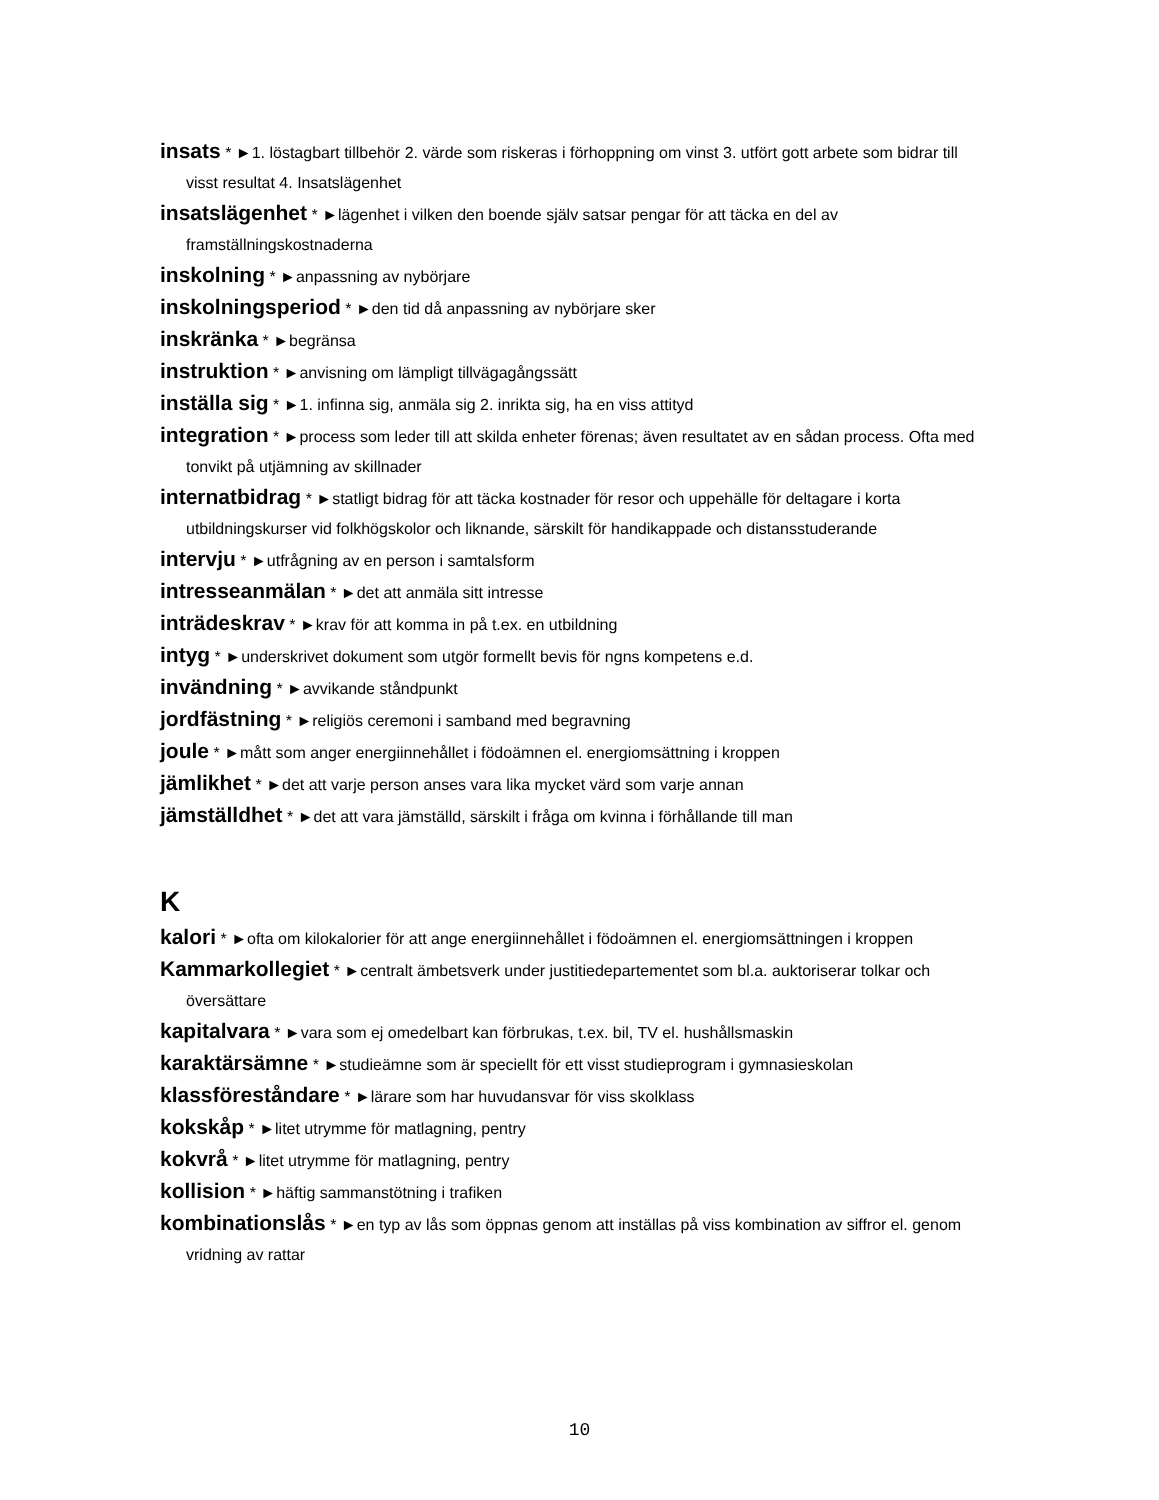insats * ►1. löstagbart tillbehör 2. värde som riskeras i förhoppning om vinst 3. utfört gott arbete som bidrar till visst resultat 4. Insatslägenhet
insatslägenhet * ►lägenhet i vilken den boende själv satsar pengar för att täcka en del av framställningskostnaderna
inskolning * ►anpassning av nybörjare
inskolningsperiod * ►den tid då anpassning av nybörjare sker
inskränka * ►begränsa
instruktion * ►anvisning om lämpligt tillvägagångssätt
inställa sig * ►1. infinna sig, anmäla sig 2. inrikta sig, ha en viss attityd
integration * ►process som leder till att skilda enheter förenas; även resultatet av en sådan process. Ofta med tonvikt på utjämning av skillnader
internatbidrag * ►statligt bidrag för att täcka kostnader för resor och uppehälle för deltagare i korta utbildningskurser vid folkhögskolor och liknande, särskilt för handikappade och distansstuderande
intervju * ►utfrågning av en person i samtalsform
intresseanmälan * ►det att anmäla sitt intresse
inträdeskrav * ►krav för att komma in på t.ex. en utbildning
intyg * ►underskrivet dokument som utgör formellt bevis för ngns kompetens e.d.
invändning * ►avvikande ståndpunkt
jordfästning * ►religiös ceremoni i samband med begravning
joule * ►mått som anger energiinnehållet i födoämnen el. energiomsättning i kroppen
jämlikhet * ►det att varje person anses vara lika mycket värd som varje annan
jämställdhet * ►det att vara jämställd, särskilt i fråga om kvinna i förhållande till man
K
kalori * ►ofta om kilokalorier för att ange energiinnehållet i födoämnen el. energiomsättningen i kroppen
Kammarkollegiet * ►centralt ämbetsverk under justitiedepartementet som bl.a. auktoriserar tolkar och översättare
kapitalvara * ►vara som ej omedelbart kan förbrukas, t.ex. bil, TV el. hushållsmaskin
karaktärsämne * ►studieämne som är speciellt för ett visst studieprogram i gymnasieskolan
klassföreståndare * ►lärare som har huvudansvar för viss skolklass
kokskåp * ►litet utrymme för matlagning, pentry
kokvrå * ►litet utrymme för matlagning, pentry
kollision * ►häftig sammanstötning i trafiken
kombinationslås * ►en typ av lås som öppnas genom att inställas på viss kombination av siffror el. genom vridning av rattar
10